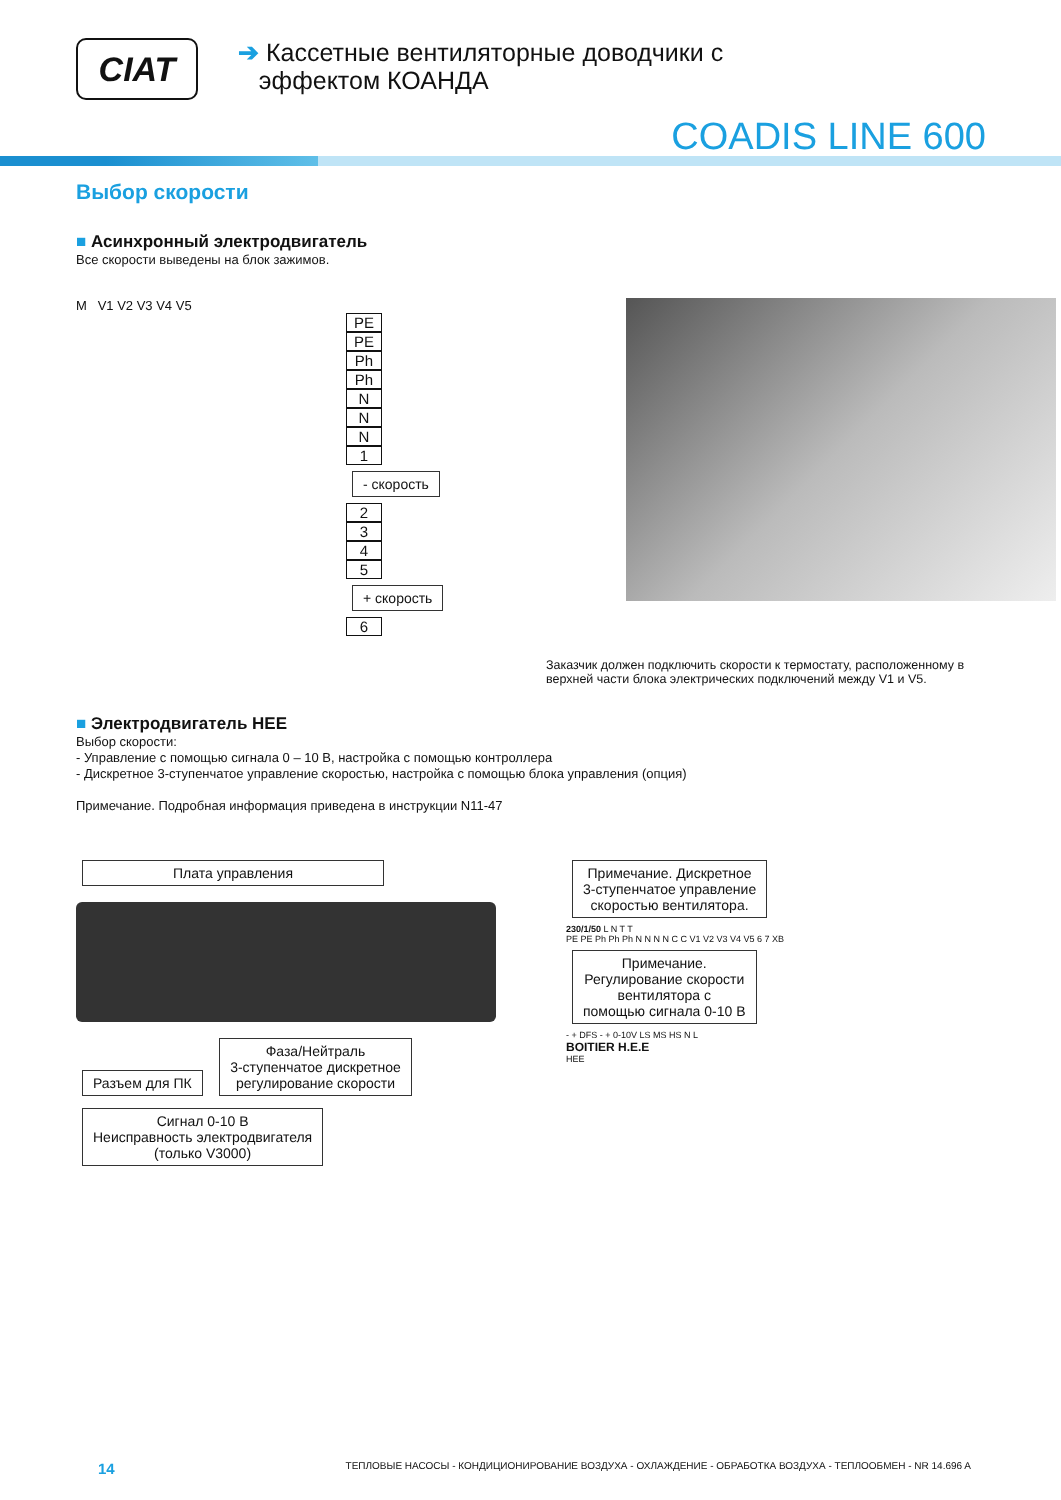CIAT
➔ Кассетные вентиляторные доводчики с
эффектом КОАНДА
COADIS LINE 600
Выбор скорости
■ Асинхронный электродвигатель
Все скорости выведены на блок зажимов.
M V1 V2 V3 V4 V5
PE
PE
Ph
Ph
N
N
N
1
- скорость
2
3
4
5
+ скорость
6
Заказчик должен подключить скорости к термостату, расположенному в верхней части блока электрических подключений между V1 и V5.
■ Электродвигатель НЕЕ
Выбор скорости:
- Управление с помощью сигнала 0 – 10 В, настройка с помощью контроллера
- Дискретное 3-ступенчатое управление скоростью, настройка с помощью блока управления (опция)
Примечание. Подробная информация приведена в инструкции N11-47
Плата управления Разъем для ПК
Фаза/Нейтраль
3-ступенчатое дискретное
регулирование скорости
Сигнал 0-10 В
Неисправность электродвигателя
(только V3000)
Примечание. Дискретное
3-ступенчатое управление
скоростью вентилятора.
230/1/50 L N T T
PE PE Ph Ph Ph N N N N C C V1 V2 V3 V4 V5 6 7 XB
Примечание.
Регулирование скорости
вентилятора с
помощью сигнала 0-10 В
- + DFS - + 0-10V LS MS HS N L
BOITIER H.E.E
HEE
14 ТЕПЛОВЫЕ НАСОСЫ - КОНДИЦИОНИРОВАНИЕ ВОЗДУХА - ОХЛАЖДЕНИЕ - ОБРАБОТКА ВОЗДУХА - ТЕПЛООБМЕН - NR 14.696 A